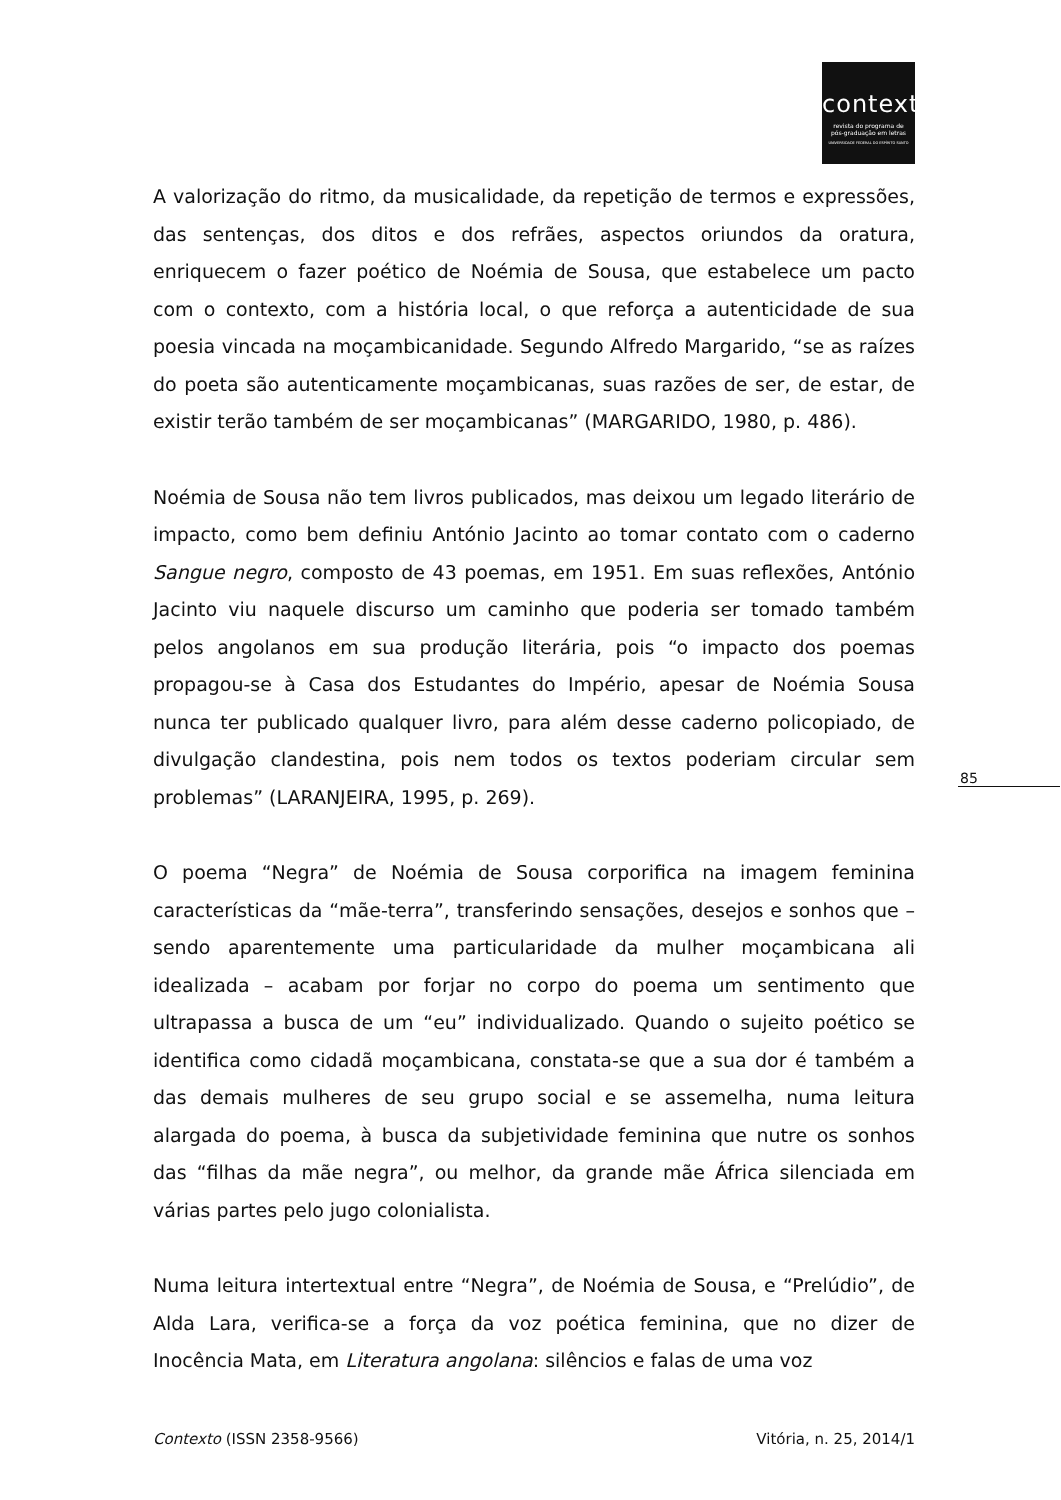contexto
revista do programa de
pós-graduação em letras
UNIVERSIDADE FEDERAL DO ESPÍRITO SANTO
A valorização do ritmo, da musicalidade, da repetição de termos e expressões, das sentenças, dos ditos e dos refrães, aspectos oriundos da oratura, enriquecem o fazer poético de Noémia de Sousa, que estabelece um pacto com o contexto, com a história local, o que reforça a autenticidade de sua poesia vincada na moçambicanidade. Segundo Alfredo Margarido, “se as raízes do poeta são autenticamente moçambicanas, suas razões de ser, de estar, de existir terão também de ser moçambicanas” (MARGARIDO, 1980, p. 486).
Noémia de Sousa não tem livros publicados, mas deixou um legado literário de impacto, como bem definiu António Jacinto ao tomar contato com o caderno Sangue negro, composto de 43 poemas, em 1951. Em suas reflexões, António Jacinto viu naquele discurso um caminho que poderia ser tomado também pelos angolanos em sua produção literária, pois “o impacto dos poemas propagou-se à Casa dos Estudantes do Império, apesar de Noémia Sousa nunca ter publicado qualquer livro, para além desse caderno policopiado, de divulgação clandestina, pois nem todos os textos poderiam circular sem problemas” (LARANJEIRA, 1995, p. 269).
O poema “Negra” de Noémia de Sousa corporifica na imagem feminina características da “mãe-terra”, transferindo sensações, desejos e sonhos que – sendo aparentemente uma particularidade da mulher moçambicana ali idealizada – acabam por forjar no corpo do poema um sentimento que ultrapassa a busca de um “eu” individualizado. Quando o sujeito poético se identifica como cidadã moçambicana, constata-se que a sua dor é também a das demais mulheres de seu grupo social e se assemelha, numa leitura alargada do poema, à busca da subjetividade feminina que nutre os sonhos das “filhas da mãe negra”, ou melhor, da grande mãe África silenciada em várias partes pelo jugo colonialista.
Numa leitura intertextual entre “Negra”, de Noémia de Sousa, e “Prelúdio”, de Alda Lara, verifica-se a força da voz poética feminina, que no dizer de Inocência Mata, em Literatura angolana: silêncios e falas de uma voz
85
Contexto (ISSN 2358-9566) Vitória, n. 25, 2014/1